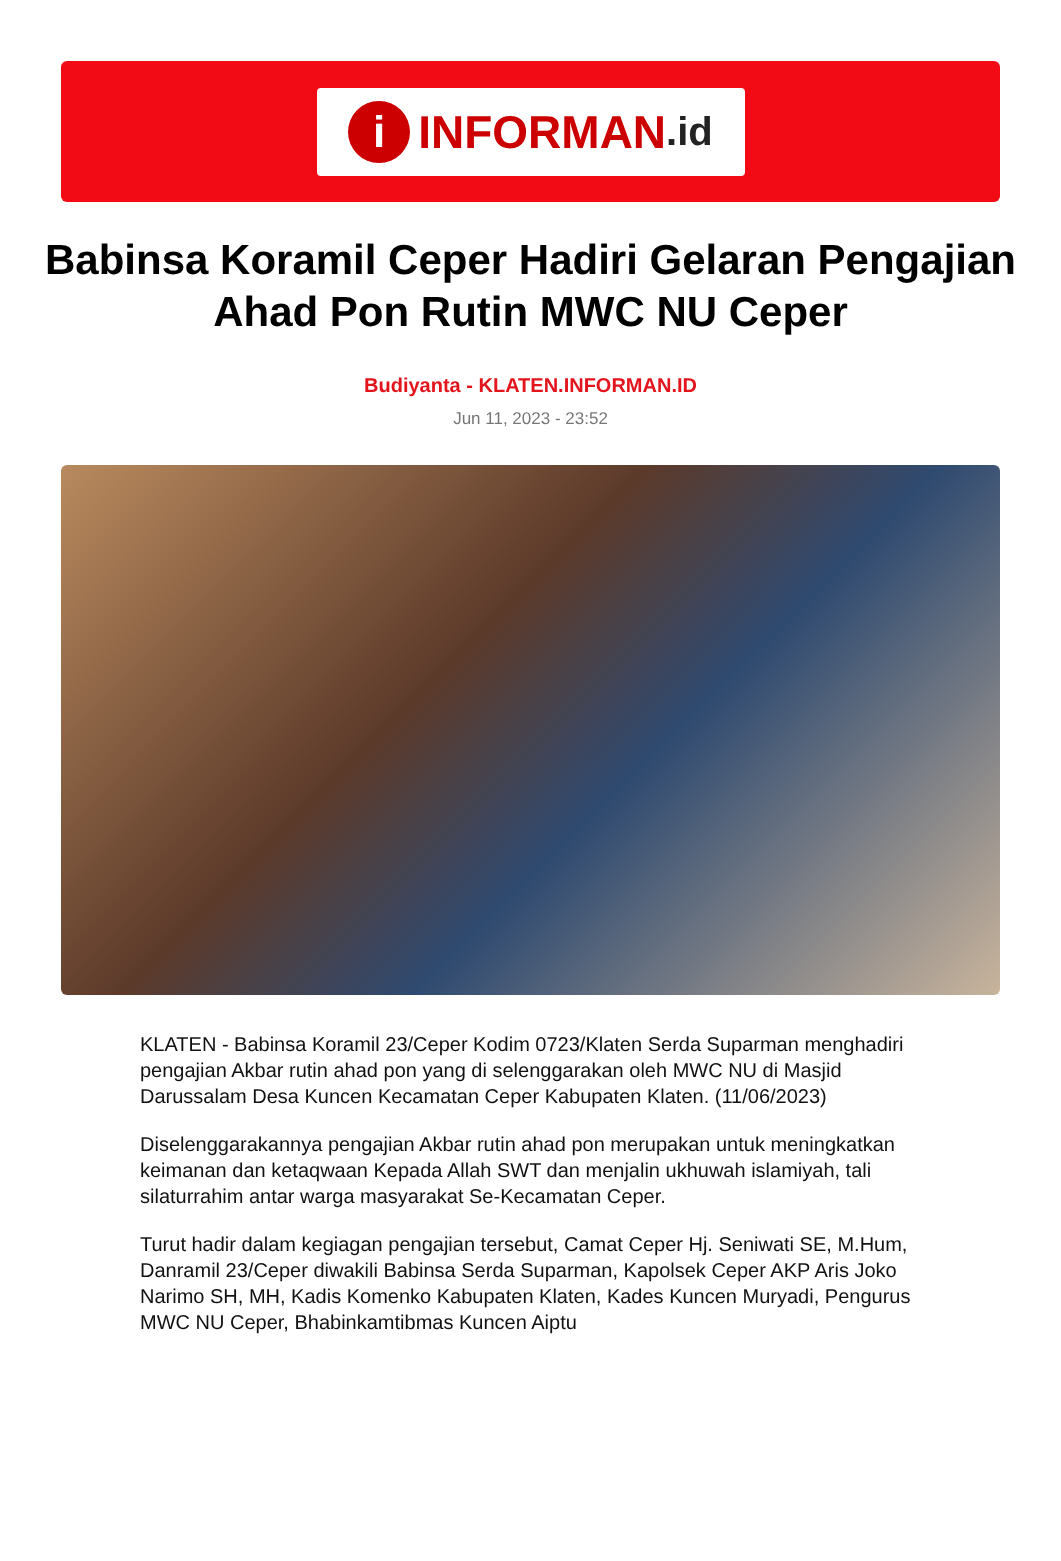i INFORMAN.id
Babinsa Koramil Ceper Hadiri Gelaran Pengajian Ahad Pon Rutin MWC NU Ceper
Budiyanta - KLATEN.INFORMAN.ID
Jun 11, 2023 - 23:52
KLATEN - Babinsa Koramil 23/Ceper Kodim 0723/Klaten Serda Suparman menghadiri pengajian Akbar rutin ahad pon yang di selenggarakan oleh MWC NU di Masjid Darussalam Desa Kuncen Kecamatan Ceper Kabupaten Klaten. (11/06/2023)
Diselenggarakannya pengajian Akbar rutin ahad pon merupakan untuk meningkatkan keimanan dan ketaqwaan Kepada Allah SWT dan menjalin ukhuwah islamiyah, tali silaturrahim antar warga masyarakat Se-Kecamatan Ceper.
Turut hadir dalam kegiagan pengajian tersebut, Camat Ceper Hj. Seniwati SE, M.Hum, Danramil 23/Ceper diwakili Babinsa Serda Suparman, Kapolsek Ceper AKP Aris Joko Narimo SH, MH, Kadis Komenko Kabupaten Klaten, Kades Kuncen Muryadi, Pengurus MWC NU Ceper, Bhabinkamtibmas Kuncen Aiptu